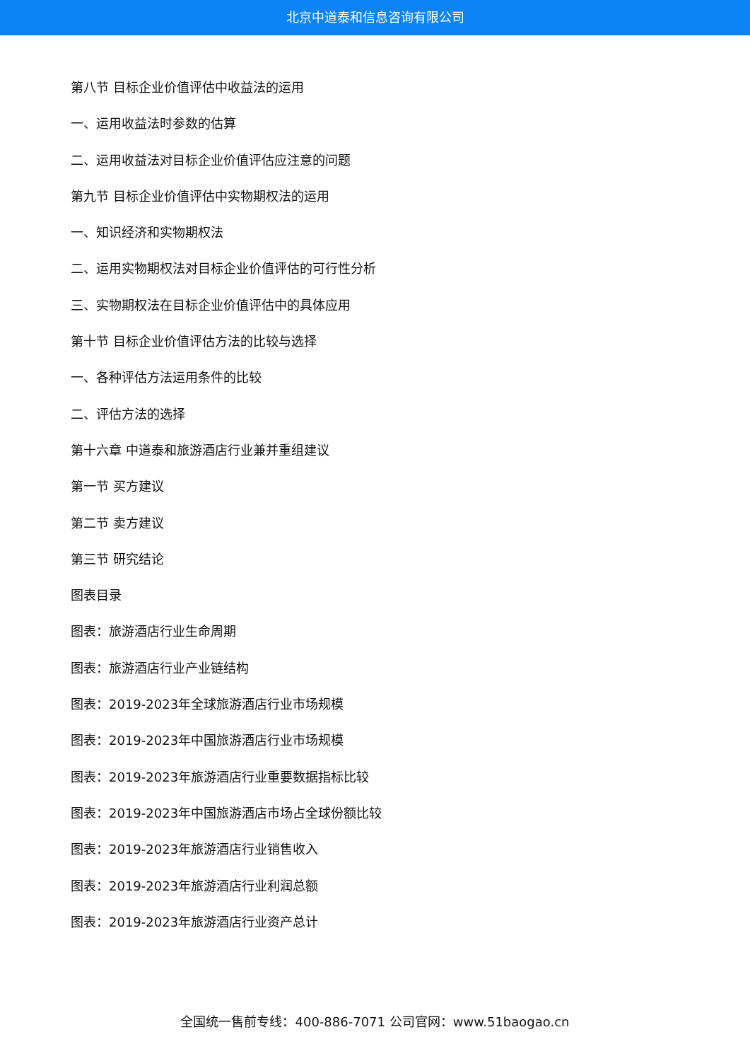北京中道泰和信息咨询有限公司
第八节 目标企业价值评估中收益法的运用
一、运用收益法时参数的估算
二、运用收益法对目标企业价值评估应注意的问题
第九节 目标企业价值评估中实物期权法的运用
一、知识经济和实物期权法
二、运用实物期权法对目标企业价值评估的可行性分析
三、实物期权法在目标企业价值评估中的具体应用
第十节 目标企业价值评估方法的比较与选择
一、各种评估方法运用条件的比较
二、评估方法的选择
第十六章 中道泰和旅游酒店行业兼并重组建议
第一节 买方建议
第二节 卖方建议
第三节 研究结论
图表目录
图表：旅游酒店行业生命周期
图表：旅游酒店行业产业链结构
图表：2019-2023年全球旅游酒店行业市场规模
图表：2019-2023年中国旅游酒店行业市场规模
图表：2019-2023年旅游酒店行业重要数据指标比较
图表：2019-2023年中国旅游酒店市场占全球份额比较
图表：2019-2023年旅游酒店行业销售收入
图表：2019-2023年旅游酒店行业利润总额
图表：2019-2023年旅游酒店行业资产总计
全国统一售前专线：400-886-7071 公司官网：www.51baogao.cn